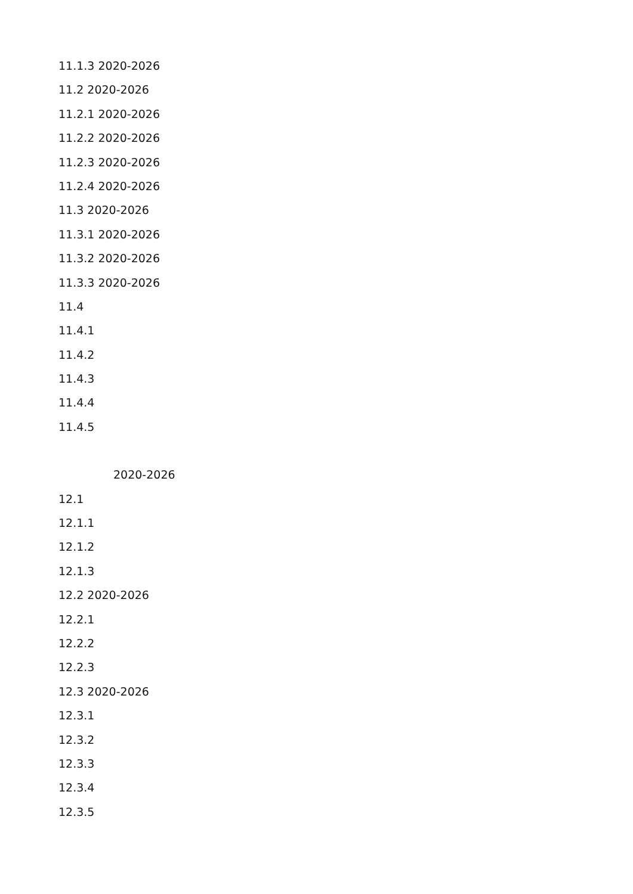11.1.3 2020-2026
11.2 2020-2026
11.2.1 2020-2026
11.2.2 2020-2026
11.2.3 2020-2026
11.2.4 2020-2026
11.3 2020-2026
11.3.1 2020-2026
11.3.2 2020-2026
11.3.3 2020-2026
11.4
11.4.1
11.4.2
11.4.3
11.4.4
11.4.5
2020-2026
12.1
12.1.1
12.1.2
12.1.3
12.2 2020-2026
12.2.1
12.2.2
12.2.3
12.3 2020-2026
12.3.1
12.3.2
12.3.3
12.3.4
12.3.5